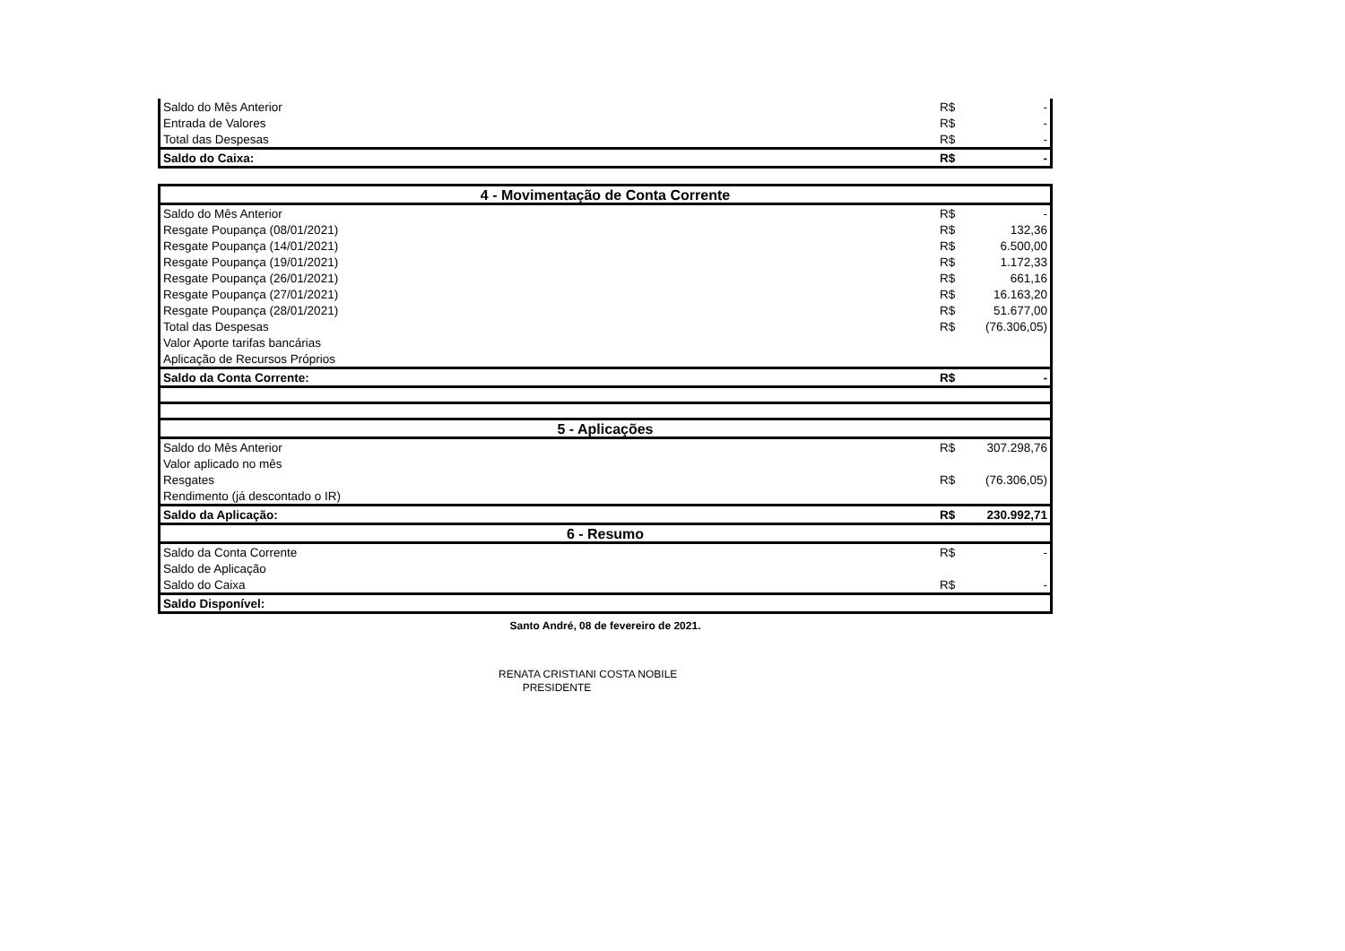| Saldo do Mês Anterior | R$ | - |
| Entrada de Valores | R$ | - |
| Total das Despesas | R$ | - |
| Saldo do Caixa: | R$ | - |
| 4 - Movimentação de Conta Corrente | | |
| Saldo do Mês Anterior | R$ | - |
| Resgate Poupança (08/01/2021) | R$ | 132,36 |
| Resgate Poupança (14/01/2021) | R$ | 6.500,00 |
| Resgate Poupança (19/01/2021) | R$ | 1.172,33 |
| Resgate Poupança (26/01/2021) | R$ | 661,16 |
| Resgate Poupança (27/01/2021) | R$ | 16.163,20 |
| Resgate Poupança (28/01/2021) | R$ | 51.677,00 |
| Total das Despesas | R$ | (76.306,05) |
| Valor Aporte tarifas bancárias | | |
| Aplicação de Recursos Próprios | | |
| Saldo da Conta Corrente: | R$ | - |
| 5 - Aplicações | | |
| Saldo do Mês Anterior | R$ | 307.298,76 |
| Valor aplicado no mês | | |
| Resgates | R$ | (76.306,05) |
| Rendimento (já descontado o IR) | | |
| Saldo da Aplicação: | R$ | 230.992,71 |
| 6 - Resumo | | |
| Saldo da Conta Corrente | R$ | - |
| Saldo de Aplicação | | |
| Saldo do Caixa | R$ | - |
| Saldo Disponível: | | |
Santo André, 08 de fevereiro de 2021.
RENATA CRISTIANI COSTA NOBILE
PRESIDENTE